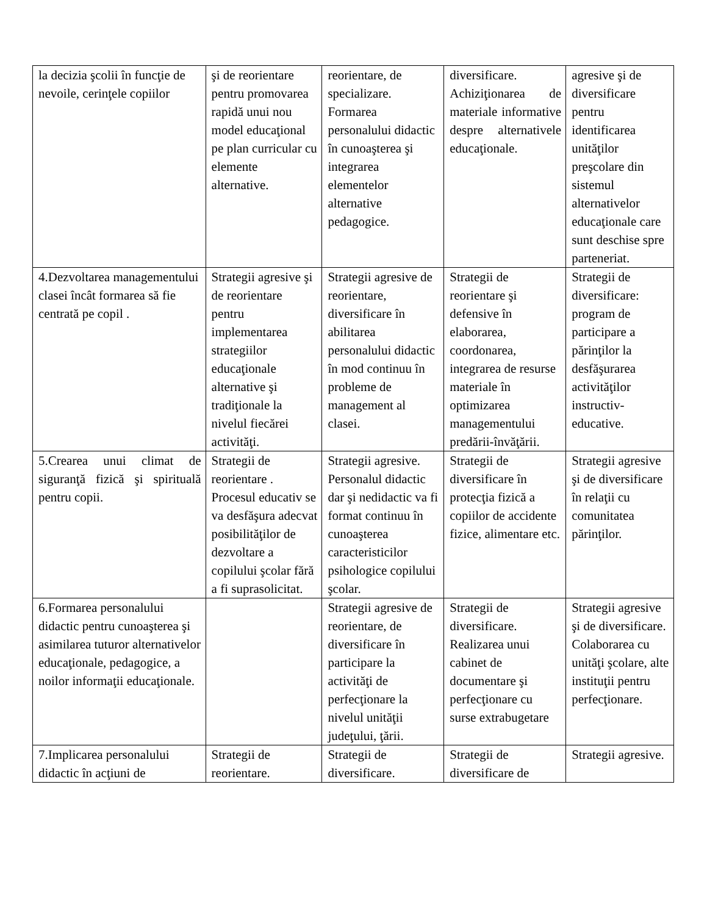| la decizia şcolii în funcţie de nevoile, cerinţele copiilor | şi de reorientare pentru promovarea rapidă unui nou model educaţional pe plan curricular cu elemente alternative. | reorientare, de specializare. Formarea personalului didactic în cunoaşterea şi integrarea elementelor alternative pedagogice. | diversificare. Achiziţionarea de materiale informative despre alternativele educaţionale. | agresive şi de diversificare pentru identificarea unităţilor preşcolare din sistemul alternativelor educaţionale care sunt deschise spre parteneriat. |
| 4.Dezvoltarea managementului clasei încât formarea să fie centrată pe copil . | Strategii agresive şi de reorientare pentru implementarea strategiilor educaţionale alternative şi tradiţionale la nivelul fiecărei activităţi. | Strategii agresive de reorientare, diversificare în abilitarea personalului didactic în mod continuu în probleme de management al clasei. | Strategii de reorientare şi defensive în elaborarea, coordonarea, integrarea de resurse materiale în optimizarea managementului predării-învăţării. | Strategii de diversificare: program de participare a părinţilor la desfăşurarea activităţilor instructiv-educative. |
| 5.Crearea unui climat de siguranţă fizică şi spirituală pentru copii. | Strategii de reorientare . Procesul educativ se va desfăşura adecvat posibilităţilor de dezvoltare a copilului şcolar fără a fi suprasolicitat. | Strategii agresive. Personalul didactic dar şi nedidactic va fi format continuu în cunoaşterea caracteristicilor psihologice copilului şcolar. | Strategii de diversificare în protecţia fizică a copiilor de accidente fizice, alimentare etc. | Strategii agresive şi de diversificare în relaţii cu comunitatea părinţilor. |
| 6.Formarea personalului didactic pentru cunoaşterea şi asimilarea tuturor alternativelor educaţionale, pedagogice, a noilor informaţii educaţionale. | | Strategii agresive de reorientare, de diversificare în participare la activităţi de perfecţionare la nivelul unităţii judeţului, ţării. | Strategii de diversificare. Realizarea unui cabinet de documentare şi perfecţionare cu surse extrabugetare | Strategii agresive şi de diversificare. Colaborarea cu unităţi şcolare, alte instituţii pentru perfecţionare. |
| 7.Implicarea personalului didactic în acţiuni de | Strategii de reorientare. | Strategii de diversificare. | Strategii de diversificare de | Strategii agresive. |